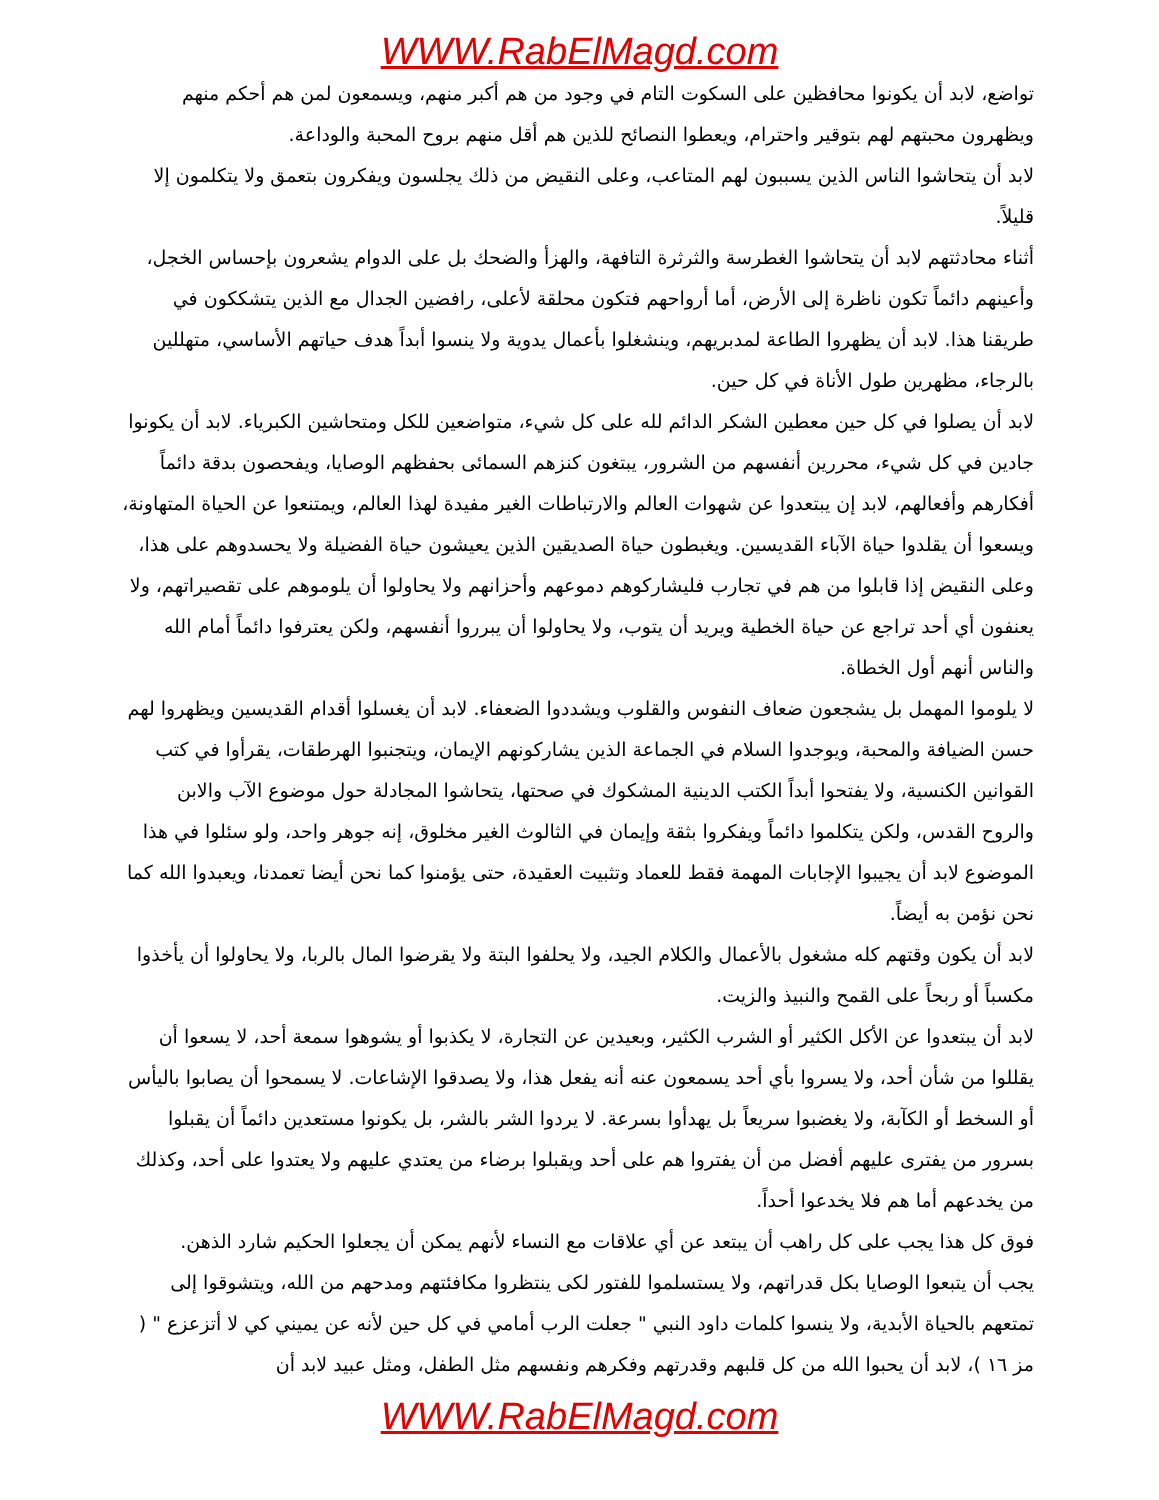WWW.RabElMagd.com
تواضع، لابد أن يكونوا محافظين على السكوت التام في وجود من هم أكبر منهم، ويسمعون لمن هم أحكم منهم ويظهرون محبتهم لهم بتوقير واحترام، ويعطوا النصائح للذين هم أقل منهم بروح المحبة والوداعة.
لابد أن يتحاشوا الناس الذين يسببون لهم المتاعب، وعلى النقيض من ذلك يجلسون ويفكرون بتعمق ولا يتكلمون إلا قليلاً.
أثناء محادثتهم لابد أن يتحاشوا الغطرسة والثرثرة التافهة، والهزأ والضحك بل على الدوام يشعرون بإحساس الخجل، وأعينهم دائماً تكون ناظرة إلى الأرض، أما أرواحهم فتكون محلقة لأعلى، رافضين الجدال مع الذين يتشككون في طريقنا هذا. لابد أن يظهروا الطاعة لمدبريهم، وينشغلوا بأعمال يدوية ولا ينسوا أبداً هدف حياتهم الأساسي، متهللين بالرجاء، مظهرين طول الأناة في كل حين.
لابد أن يصلوا في كل حين معطين الشكر الدائم لله على كل شيء، متواضعين للكل ومتحاشين الكبرياء. لابد أن يكونوا جادين في كل شيء، محررين أنفسهم من الشرور، يبتغون كنزهم السمائى بحفظهم الوصايا، ويفحصون بدقة دائماً أفكارهم وأفعالهم، لابد إن يبتعدوا عن شهوات العالم والارتباطات الغير مفيدة لهذا العالم، ويمتنعوا عن الحياة المتهاونة، ويسعوا أن يقلدوا حياة الآباء القديسين. ويغبطون حياة الصديقين الذين يعيشون حياة الفضيلة ولا يحسدوهم على هذا، وعلى النقيض إذا قابلوا من هم في تجارب فليشاركوهم دموعهم وأحزانهم ولا يحاولوا أن يلوموهم على تقصيراتهم، ولا يعنفون أي أحد تراجع عن حياة الخطية ويريد أن يتوب، ولا يحاولوا أن يبرروا أنفسهم، ولكن يعترفوا دائماً أمام الله والناس أنهم أول الخطاة.
لا يلوموا المهمل بل يشجعون ضعاف النفوس والقلوب ويشددوا الضعفاء. لابد أن يغسلوا أقدام القديسين ويظهروا لهم حسن الضيافة والمحبة، ويوجدوا السلام في الجماعة الذين يشاركونهم الإيمان، ويتجنبوا الهرطقات، يقرأوا في كتب القوانين الكنسية، ولا يفتحوا أبداً الكتب الدينية المشكوك في صحتها، يتحاشوا المجادلة حول موضوع الآب والابن والروح القدس، ولكن يتكلموا دائماً ويفكروا بثقة وإيمان في الثالوث الغير مخلوق، إنه جوهر واحد، ولو سئلوا في هذا الموضوع لابد أن يجيبوا الإجابات المهمة فقط للعماد وتثبيت العقيدة، حتى يؤمنوا كما نحن أيضا تعمدنا، ويعبدوا الله كما نحن نؤمن به أيضاً.
لابد أن يكون وقتهم كله مشغول بالأعمال والكلام الجيد، ولا يحلفوا البتة ولا يقرضوا المال بالربا، ولا يحاولوا أن يأخذوا مكسباً أو ربحاً على القمح والنبيذ والزيت.
لابد أن يبتعدوا عن الأكل الكثير أو الشرب الكثير، وبعيدين عن التجارة، لا يكذبوا أو يشوهوا سمعة أحد، لا يسعوا أن يقللوا من شأن أحد، ولا يسروا بأي أحد يسمعون عنه أنه يفعل هذا، ولا يصدقوا الإشاعات. لا يسمحوا أن يصابوا باليأس أو السخط أو الكآبة، ولا يغضبوا سريعاً بل يهدأوا بسرعة. لا يردوا الشر بالشر، بل يكونوا مستعدين دائماً أن يقبلوا بسرور من يفترى عليهم أفضل من أن يفتروا هم على أحد ويقبلوا برضاء من يعتدي عليهم ولا يعتدوا على أحد، وكذلك من يخدعهم أما هم فلا يخدعوا أحداً.
فوق كل هذا يجب على كل راهب أن يبتعد عن أي علاقات مع النساء لأنهم يمكن أن يجعلوا الحكيم شارد الذهن.
يجب أن يتبعوا الوصايا بكل قدراتهم، ولا يستسلموا للفتور لكى ينتظروا مكافئتهم ومدحهم من الله، ويتشوقوا إلى تمتعهم بالحياة الأبدية، ولا ينسوا كلمات داود النبي " جعلت الرب أمامي في كل حين لأنه عن يميني كي لا أتزعزع " ( مز ١٦ )، لابد أن يحبوا الله من كل قلبهم وقدرتهم وفكرهم ونفسهم مثل الطفل، ومثل عبيد لابد أن
WWW.RabElMagd.com